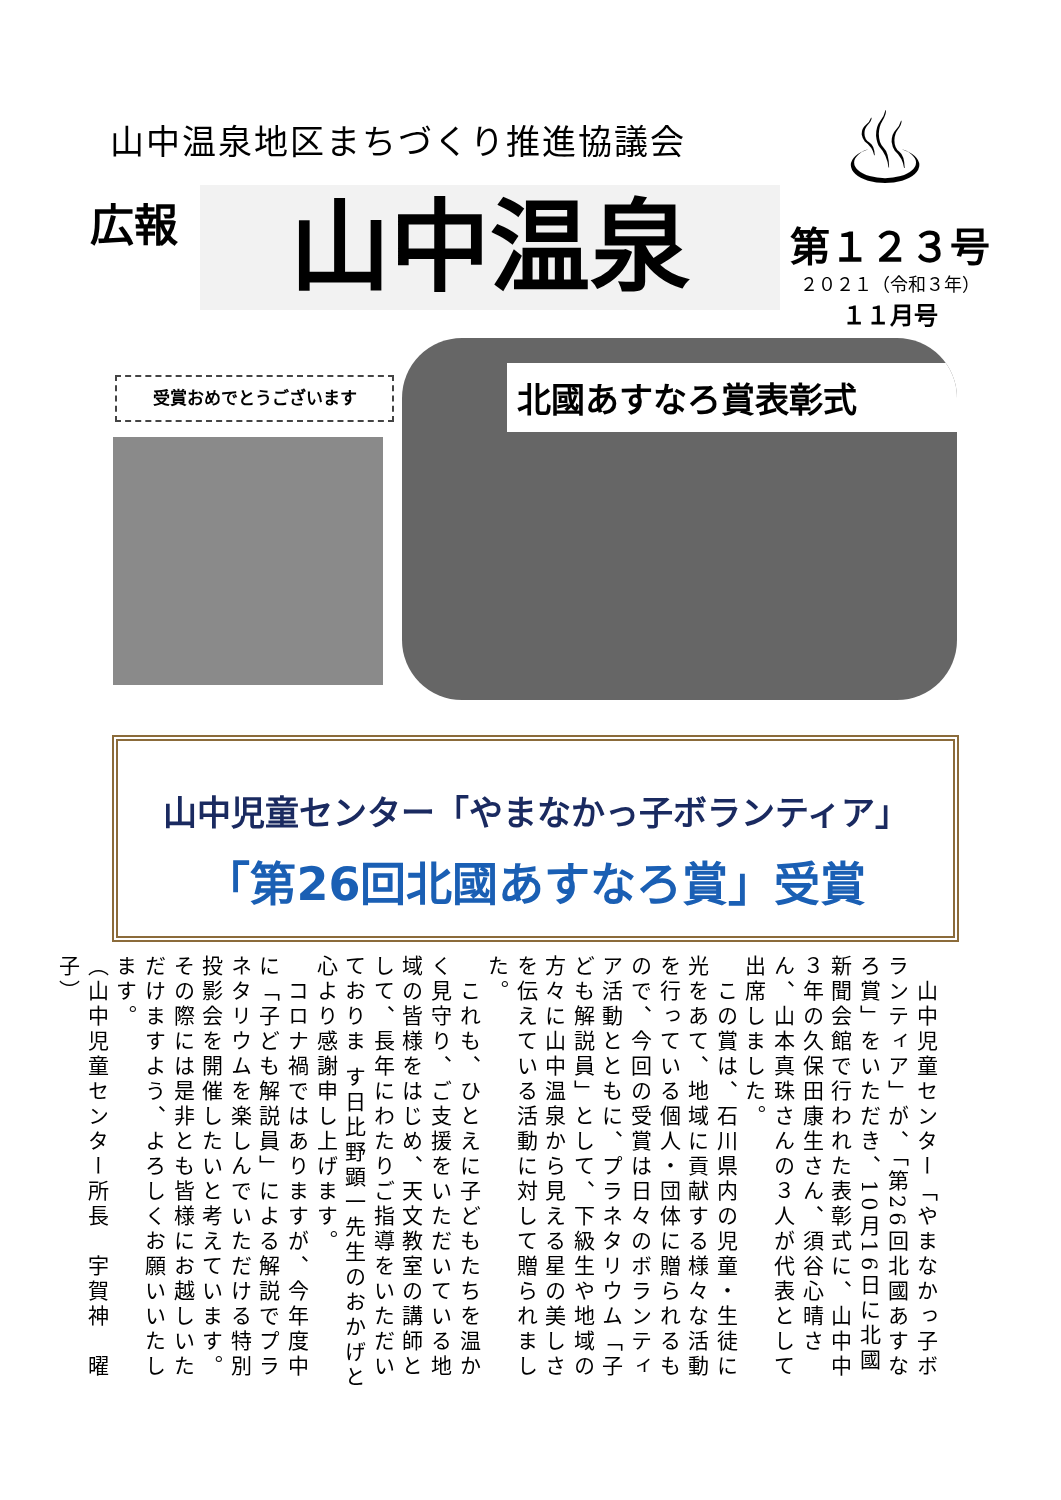山中温泉地区まちづくり推進協議会
広報 山中温泉
♨
第１２３号
２０２１（令和３年）
１１月号
受賞おめでとうございます
北國あすなろ賞表彰式
山中児童センター「やまなかっ子ボランティア」
「第26回北國あすなろ賞」受賞
　山中児童センター「やまなかっ子ボランティア」が、「第26回北國あすなろ賞」をいただき、10月16日に北國新聞会館で行われた表彰式に、山中中３年の久保田康生さん、須谷心晴さん、山本真珠さんの３人が代表として出席しました。
　この賞は、石川県内の児童・生徒に光をあて、地域に貢献する様々な活動を行っている個人・団体に贈られるもので、今回の受賞は日々のボランティア活動とともに、プラネタリウム「子ども解説員」として、下級生や地域の方々に山中温泉から見える星の美しさを伝えている活動に対して贈られました。
　これも、ひとえに子どもたちを温かく見守り、ご支援をいただいている地域の皆様をはじめ、天文教室の講師として、長年にわたりご指導をいただいておりま す日比野顕一先生のおかげと心より感謝申し上げます。
　コロナ禍ではありますが、今年度中に「子ども解説員」による解説でプラネタリウムを楽しんでいただける特別投影会を開催したいと考えています。その際には是非とも皆様にお越しいただけますよう、よろしくお願いいたします。
（山中児童センター所長　宇賀神　曜子）